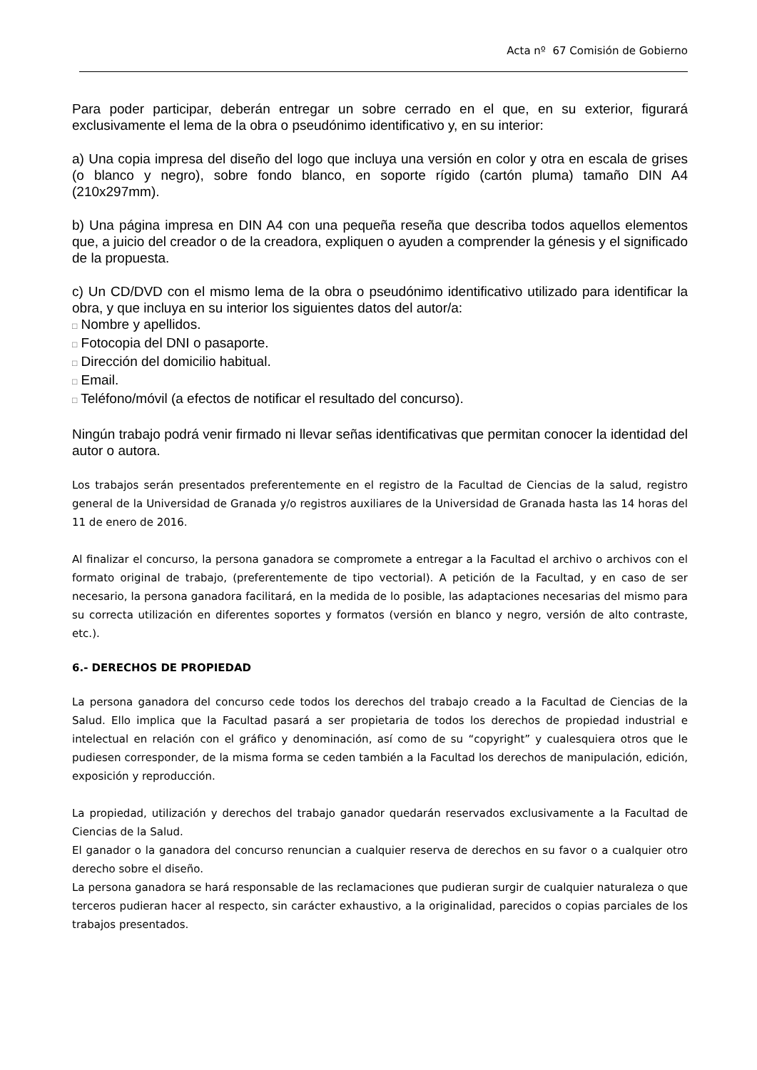Acta nº 67 Comisión de Gobierno
Para poder participar, deberán entregar un sobre cerrado en el que, en su exterior, figurará exclusivamente el lema de la obra o pseudónimo identificativo y, en su interior:
a) Una copia impresa del diseño del logo que incluya una versión en color y otra en escala de grises (o blanco y negro), sobre fondo blanco, en soporte rígido (cartón pluma) tamaño DIN A4 (210x297mm).
b) Una página impresa en DIN A4 con una pequeña reseña que describa todos aquellos elementos que, a juicio del creador o de la creadora, expliquen o ayuden a comprender la génesis y el significado de la propuesta.
c) Un CD/DVD con el mismo lema de la obra o pseudónimo identificativo utilizado para identificar la obra, y que incluya en su interior los siguientes datos del autor/a:
□ Nombre y apellidos.
□ Fotocopia del DNI o pasaporte.
□ Dirección del domicilio habitual.
□ Email.
□ Teléfono/móvil (a efectos de notificar el resultado del concurso).
Ningún trabajo podrá venir firmado ni llevar señas identificativas que permitan conocer la identidad del autor o autora.
Los trabajos serán presentados preferentemente en el registro de la Facultad de Ciencias de la salud, registro general de la Universidad de Granada y/o registros auxiliares de la Universidad de Granada hasta las 14 horas del 11 de enero de 2016.
Al finalizar el concurso, la persona ganadora se compromete a entregar a la Facultad el archivo o archivos con el formato original de trabajo, (preferentemente de tipo vectorial). A petición de la Facultad, y en caso de ser necesario, la persona ganadora facilitará, en la medida de lo posible, las adaptaciones necesarias del mismo para su correcta utilización en diferentes soportes y formatos (versión en blanco y negro, versión de alto contraste, etc.).
6.- DERECHOS DE PROPIEDAD
La persona ganadora del concurso cede todos los derechos del trabajo creado a la Facultad de Ciencias de la Salud. Ello implica que la Facultad pasará a ser propietaria de todos los derechos de propiedad industrial e intelectual en relación con el gráfico y denominación, así como de su “copyright” y cualesquiera otros que le pudiesen corresponder, de la misma forma se ceden también a la Facultad los derechos de manipulación, edición, exposición y reproducción.
La propiedad, utilización y derechos del trabajo ganador quedarán reservados exclusivamente a la Facultad de Ciencias de la Salud.
El ganador o la ganadora del concurso renuncian a cualquier reserva de derechos en su favor o a cualquier otro derecho sobre el diseño.
La persona ganadora se hará responsable de las reclamaciones que pudieran surgir de cualquier naturaleza o que terceros pudieran hacer al respecto, sin carácter exhaustivo, a la originalidad, parecidos o copias parciales de los trabajos presentados.